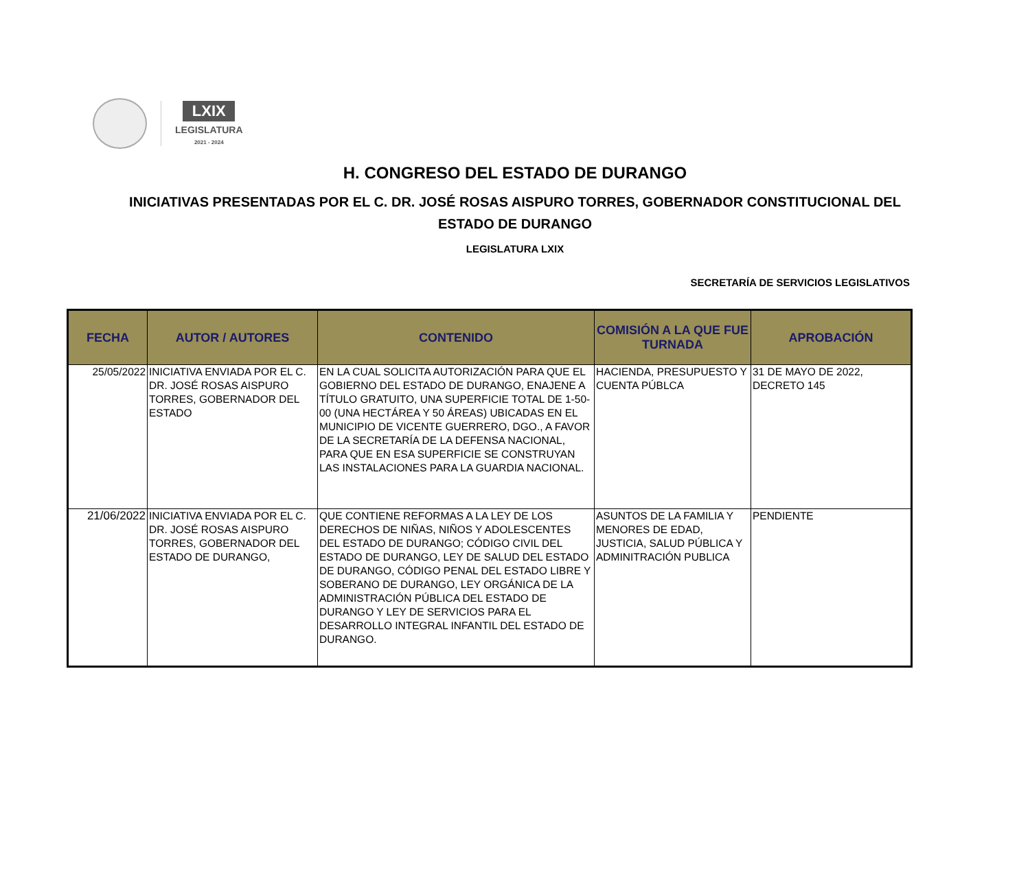LXIX
LEGISLATURA
2021 - 2024
H. CONGRESO DEL ESTADO DE DURANGO
INICIATIVAS PRESENTADAS POR EL C. DR. JOSÉ ROSAS AISPURO TORRES, GOBERNADOR CONSTITUCIONAL DEL ESTADO DE DURANGO
LEGISLATURA LXIX
SECRETARÍA DE SERVICIOS LEGISLATIVOS
| FECHA | AUTOR / AUTORES | CONTENIDO | COMISIÓN A LA QUE FUE TURNADA | APROBACIÓN |
| --- | --- | --- | --- | --- |
| 25/05/2022 | INICIATIVA ENVIADA POR EL C. DR. JOSÉ ROSAS AISPURO TORRES, GOBERNADOR DEL ESTADO | EN LA CUAL SOLICITA AUTORIZACIÓN PARA QUE EL GOBIERNO DEL ESTADO DE DURANGO, ENAJENE A TÍTULO GRATUITO, UNA SUPERFICIE TOTAL DE 1-50-00 (UNA HECTÁREA Y 50 ÁREAS) UBICADAS EN EL MUNICIPIO DE VICENTE GUERRERO, DGO., A FAVOR DE LA SECRETARÍA DE LA DEFENSA NACIONAL, PARA QUE EN ESA SUPERFICIE SE CONSTRUYAN LAS INSTALACIONES PARA LA GUARDIA NACIONAL. | HACIENDA, PRESUPUESTO Y CUENTA PÚBLCA | 31 DE MAYO DE 2022, DECRETO 145 |
| 21/06/2022 | INICIATIVA ENVIADA POR EL C. DR. JOSÉ ROSAS AISPURO TORRES, GOBERNADOR DEL ESTADO DE DURANGO, | QUE CONTIENE REFORMAS A LA LEY DE LOS DERECHOS DE NIÑAS, NIÑOS Y ADOLESCENTES DEL ESTADO DE DURANGO; CÓDIGO CIVIL DEL ESTADO DE DURANGO, LEY DE SALUD DEL ESTADO DE DURANGO, CÓDIGO PENAL DEL ESTADO LIBRE Y SOBERANO DE DURANGO, LEY ORGÁNICA DE LA ADMINISTRACIÓN PÚBLICA DEL ESTADO DE DURANGO Y LEY DE SERVICIOS PARA EL DESARROLLO INTEGRAL INFANTIL DEL ESTADO DE DURANGO. | ASUNTOS DE LA FAMILIA Y MENORES DE EDAD, JUSTICIA, SALUD PÚBLICA Y ADMINITRACIÓN PUBLICA | PENDIENTE |